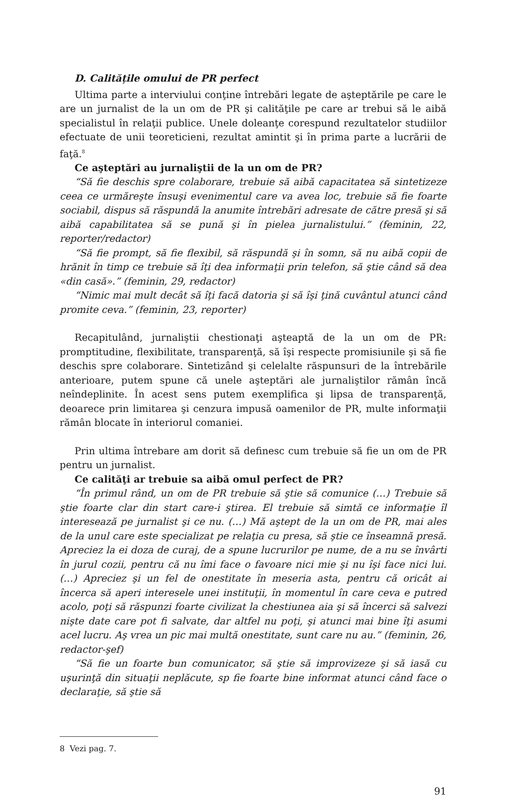D. Calitățile omului de PR perfect
Ultima parte a interviului conţine întrebări legate de aşteptările pe care le are un jurnalist de la un om de PR şi calităţile pe care ar trebui să le aibă specialistul în relaţii publice. Unele doleanţe corespund rezultatelor studiilor efectuate de unii teoreticieni, rezultat amintit şi în prima parte a lucrării de faţă.<sup>8</sup>
Ce aşteptări au jurnaliştii de la un om de PR?
“Să fie deschis spre colaborare, trebuie să aibă capacitatea să sintetizeze ceea ce urmăreşte însuşi evenimentul care va avea loc, trebuie să fie foarte sociabil, dispus să răspundă la anumite întrebări adresate de către presă şi să aibă capabilitatea să se pună şi în pielea jurnalistului.” (feminin, 22, reporter/redactor)
“Să fie prompt, să fie flexibil, să răspundă şi în somn, să nu aibă copii de hrănit în timp ce trebuie să îţi dea informaţii prin telefon, să ştie când să dea «din casă».” (feminin, 29, redactor)
“Nimic mai mult decât să îţi facă datoria şi să îşi ţină cuvântul atunci când promite ceva.” (feminin, 23, reporter)
Recapitulând, jurnaliştii chestionaţi aşteaptă de la un om de PR: promptitudine, flexibilitate, transparenţă, să îşi respecte promisiunile şi să fie deschis spre colaborare. Sintetizând şi celelalte răspunsuri de la întrebările anterioare, putem spune că unele aşteptări ale jurnaliştilor rămân încă neîndeplinite. În acest sens putem exemplifica şi lipsa de transparenţă, deoarece prin limitarea şi cenzura impusă oamenilor de PR, multe informaţii rămân blocate în interiorul comaniei.
Prin ultima întrebare am dorit să definesc cum trebuie să fie un om de PR pentru un jurnalist.
Ce calităţi ar trebuie sa aibă omul perfect de PR?
“În primul rând, un om de PR trebuie să ştie să comunice (…) Trebuie să ştie foarte clar din start care-i ştirea. El trebuie să simtă ce informaţie îl interesează pe jurnalist şi ce nu. (…) Mă aştept de la un om de PR, mai ales de la unul care este specializat pe relaţia cu presa, să ştie ce înseamnă presă. Apreciez la ei doza de curaj, de a spune lucrurilor pe nume, de a nu se învârti în jurul cozii, pentru că nu îmi face o favoare nici mie şi nu îşi face nici lui. (…) Apreciez şi un fel de onestitate în meseria asta, pentru că oricât ai încerca să aperi interesele unei instituţii, în momentul în care ceva e putred acolo, poţi să răspunzi foarte civilizat la chestiunea aia şi să încerci să salvezi nişte date care pot fi salvate, dar altfel nu poţi, şi atunci mai bine îţi asumi acel lucru. Aş vrea un pic mai multă onestitate, sunt care nu au.” (feminin, 26, redactor-şef)
“Să fie un foarte bun comunicator, să ştie să improvizeze şi să iasă cu uşurinţă din situaţii neplăcute, sp fie foarte bine informat atunci când face o declaraţie, să ştie să
8 Vezi pag. 7.
91